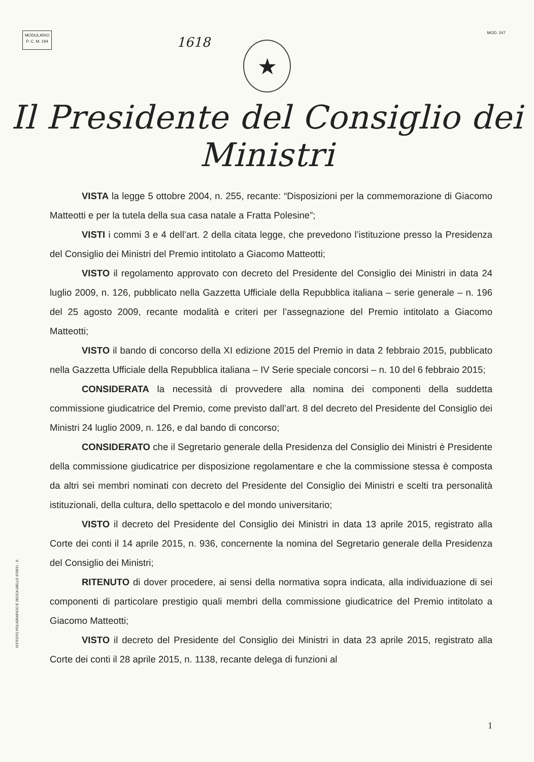MODULARIO
P. C. M. 194
1618
MOD. 247
★
Il Presidente del Consiglio dei Ministri
VISTA la legge 5 ottobre 2004, n. 255, recante: “Disposizioni per la commemorazione di Giacomo Matteotti e per la tutela della sua casa natale a Fratta Polesine”;
VISTI i commi 3 e 4 dell’art. 2 della citata legge, che prevedono l’istituzione presso la Presidenza del Consiglio dei Ministri del Premio intitolato a Giacomo Matteotti;
VISTO il regolamento approvato con decreto del Presidente del Consiglio dei Ministri in data 24 luglio 2009, n. 126, pubblicato nella Gazzetta Ufficiale della Repubblica italiana – serie generale – n. 196 del 25 agosto 2009, recante modalità e criteri per l’assegnazione del Premio intitolato a Giacomo Matteotti;
VISTO il bando di concorso della XI edizione 2015 del Premio in data 2 febbraio 2015, pubblicato nella Gazzetta Ufficiale della Repubblica italiana – IV Serie speciale concorsi – n. 10 del 6 febbraio 2015;
CONSIDERATA la necessità di provvedere alla nomina dei componenti della suddetta commissione giudicatrice del Premio, come previsto dall’art. 8 del decreto del Presidente del Consiglio dei Ministri 24 luglio 2009, n. 126, e dal bando di concorso;
CONSIDERATO che il Segretario generale della Presidenza del Consiglio dei Ministri è Presidente della commissione giudicatrice per disposizione regolamentare e che la commissione stessa è composta da altri sei membri nominati con decreto del Presidente del Consiglio dei Ministri e scelti tra personalità istituzionali, della cultura, dello spettacolo e del mondo universitario;
VISTO il decreto del Presidente del Consiglio dei Ministri in data 13 aprile 2015, registrato alla Corte dei conti il 14 aprile 2015, n. 936, concernente la nomina del Segretario generale della Presidenza del Consiglio dei Ministri;
RITENUTO di dover procedere, ai sensi della normativa sopra indicata, alla individuazione di sei componenti di particolare prestigio quali membri della commissione giudicatrice del Premio intitolato a Giacomo Matteotti;
VISTO il decreto del Presidente del Consiglio dei Ministri in data 23 aprile 2015, registrato alla Corte dei conti il 28 aprile 2015, n. 1138, recante delega di funzioni al
ISTITUTO POLIGRAFICO E ZECCA DELLO STATO - S.
1